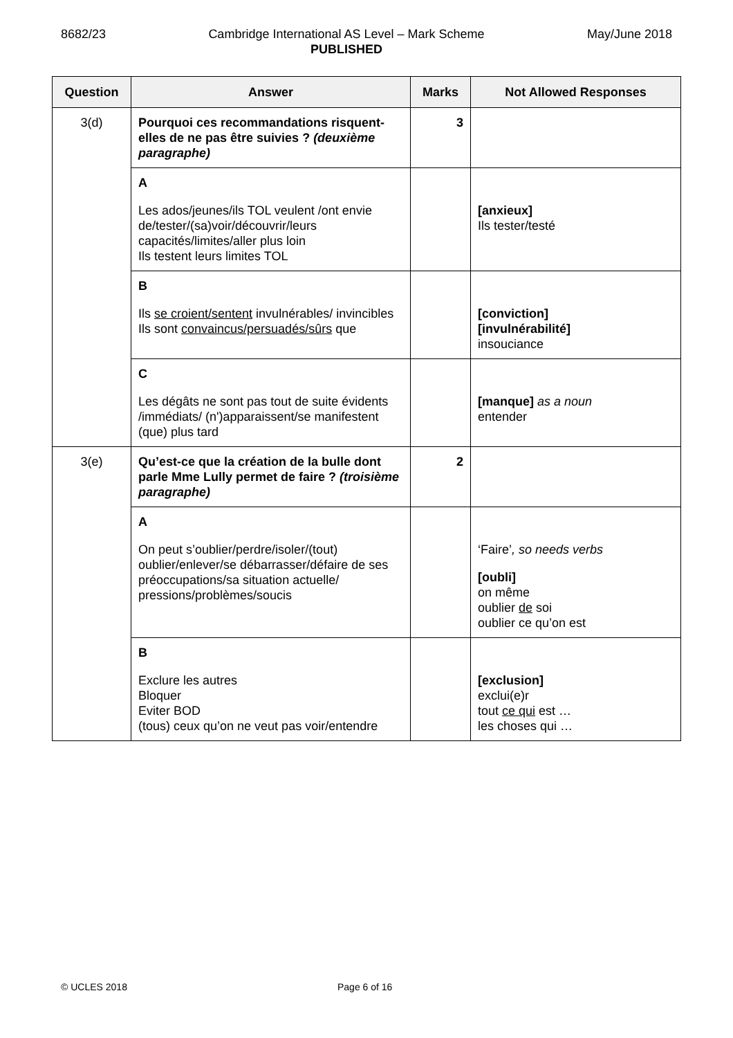8682/23 Cambridge International AS Level – Mark Scheme
PUBLISHED
May/June 2018
| Question | Answer | Marks | Not Allowed Responses |
| --- | --- | --- | --- |
| 3(d) | Pourquoi ces recommandations risquent-elles de ne pas être suivies ? (deuxième paragraphe) | 3 | |
| | A Les ados/jeunes/ils TOL veulent /ont envie de/tester/(sa)voir/découvrir/leurs capacités/limites/aller plus loin Ils testent leurs limites TOL | | [anxieux] Ils tester/testé |
| | B Ils se croient/sentent invulnérables/ invincibles Ils sont convaincus/persuadés/sûrs que | | [conviction] [invulnérabilité] insouciance |
| | C Les dégâts ne sont pas tout de suite évidents /immédiats/ (n')apparaissent/se manifestent (que) plus tard | | [manque] as a noun entender |
| 3(e) | Qu’est-ce que la création de la bulle dont parle Mme Lully permet de faire ? (troisième paragraphe) | 2 | |
| | A On peut s’oublier/perdre/isoler/(tout) oublier/enlever/se débarrasser/défaire de ses préoccupations/sa situation actuelle/ pressions/problèmes/soucis | | ‘Faire’ , so needs verbs [oubli] on même oublier de soi oublier ce qu’on est |
| | B Exclure les autres Bloquer Eviter BOD (tous) ceux qu’on ne veut pas voir/entendre | | [exclusion] exclui(e)r tout ce qui est … les choses qui … |
© UCLES 2018 Page 6 of 16